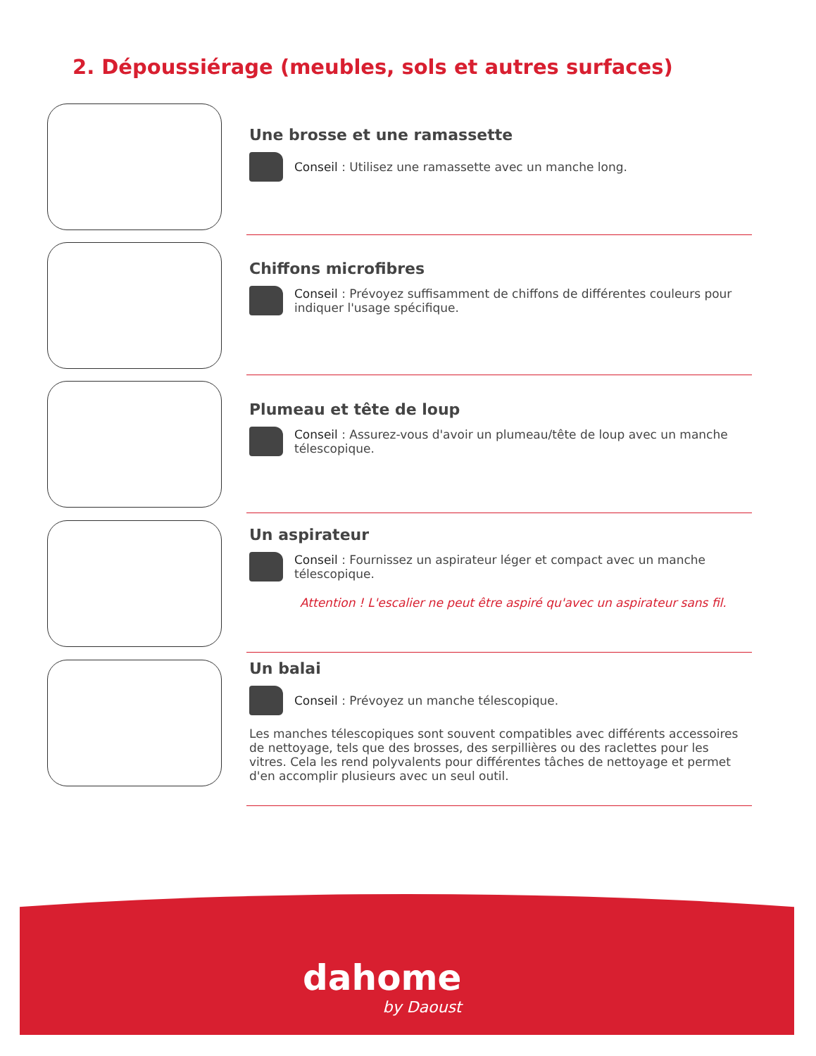2. Dépoussiérage (meubles, sols et autres surfaces)
Une brosse et une ramassette
Conseil : Utilisez une ramassette avec un manche long.
Chiffons microfibres
Conseil : Prévoyez suffisamment de chiffons de différentes couleurs pour indiquer l'usage spécifique.
Plumeau et tête de loup
Conseil : Assurez-vous d'avoir un plumeau/tête de loup avec un manche télescopique.
Un aspirateur
Conseil : Fournissez un aspirateur léger et compact avec un manche télescopique.
Attention ! L'escalier ne peut être aspiré qu'avec un aspirateur sans fil.
Un balai
Conseil : Prévoyez un manche télescopique.
Les manches télescopiques sont souvent compatibles avec différents accessoires de nettoyage, tels que des brosses, des serpillières ou des raclettes pour les vitres. Cela les rend polyvalents pour différentes tâches de nettoyage et permet d'en accomplir plusieurs avec un seul outil.
dahome
by Daoust